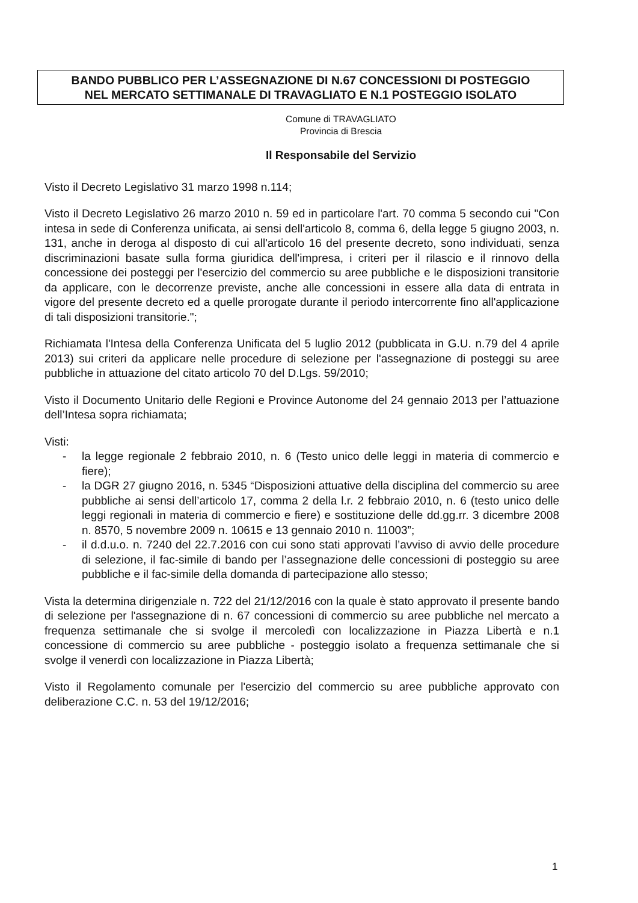BANDO PUBBLICO PER L’ASSEGNAZIONE DI N.67 CONCESSIONI DI POSTEGGIO
NEL MERCATO SETTIMANALE DI TRAVAGLIATO E N.1 POSTEGGIO ISOLATO
Comune di TRAVAGLIATO
Provincia di Brescia
Il Responsabile del Servizio
Visto il Decreto Legislativo 31 marzo 1998 n.114;
Visto il Decreto Legislativo 26 marzo 2010 n. 59 ed in particolare l'art. 70 comma 5 secondo cui "Con intesa in sede di Conferenza unificata, ai sensi dell'articolo 8, comma 6, della legge 5 giugno 2003, n. 131, anche in deroga al disposto di cui all'articolo 16 del presente decreto, sono individuati, senza discriminazioni basate sulla forma giuridica dell'impresa, i criteri per il rilascio e il rinnovo della concessione dei posteggi per l'esercizio del commercio su aree pubbliche e le disposizioni transitorie da applicare, con le decorrenze previste, anche alle concessioni in essere alla data di entrata in vigore del presente decreto ed a quelle prorogate durante il periodo intercorrente fino all'applicazione di tali disposizioni transitorie.";
Richiamata l'Intesa della Conferenza Unificata del 5 luglio 2012 (pubblicata in G.U. n.79 del 4 aprile 2013) sui criteri da applicare nelle procedure di selezione per l'assegnazione di posteggi su aree pubbliche in attuazione del citato articolo 70 del D.Lgs. 59/2010;
Visto il Documento Unitario delle Regioni e Province Autonome del 24 gennaio 2013 per l’attuazione dell’Intesa sopra richiamata;
Visti:
- la legge regionale 2 febbraio 2010, n. 6 (Testo unico delle leggi in materia di commercio e fiere);
- la DGR 27 giugno 2016, n. 5345 “Disposizioni attuative della disciplina del commercio su aree pubbliche ai sensi dell’articolo 17, comma 2 della l.r. 2 febbraio 2010, n. 6 (testo unico delle leggi regionali in materia di commercio e fiere) e sostituzione delle dd.gg.rr. 3 dicembre 2008 n. 8570, 5 novembre 2009 n. 10615 e 13 gennaio 2010 n. 11003”;
- il d.d.u.o. n. 7240 del 22.7.2016 con cui sono stati approvati l’avviso di avvio delle procedure di selezione, il fac-simile di bando per l’assegnazione delle concessioni di posteggio su aree pubbliche e il fac-simile della domanda di partecipazione allo stesso;
Vista la determina dirigenziale n. 722 del 21/12/2016 con la quale è stato approvato il presente bando di selezione per l'assegnazione di n. 67 concessioni di commercio su aree pubbliche nel mercato a frequenza settimanale che si svolge il mercoledì con localizzazione in Piazza Libertà e n.1 concessione di commercio su aree pubbliche - posteggio isolato a frequenza settimanale che si svolge il venerdì con localizzazione in Piazza Libertà;
Visto il Regolamento comunale per l'esercizio del commercio su aree pubbliche approvato con deliberazione C.C. n. 53 del 19/12/2016;
1